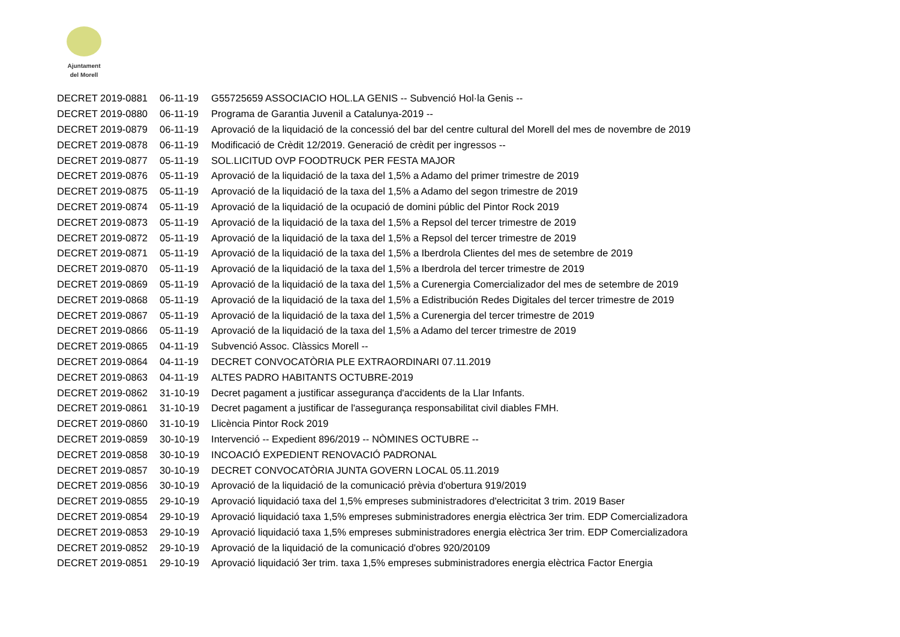Ajuntament
del Morell
| DECRET 2019-0881 | 06-11-19 | G55725659 ASSOCIACIO HOL.LA GENIS -- Subvenció Hol·la Genis -- |
| DECRET 2019-0880 | 06-11-19 | Programa de Garantia Juvenil a Catalunya-2019 -- |
| DECRET 2019-0879 | 06-11-19 | Aprovació de la liquidació de la concessió del bar del centre cultural del Morell del mes de novembre de 2019 |
| DECRET 2019-0878 | 06-11-19 | Modificació de Crèdit 12/2019. Generació de crèdit per ingressos -- |
| DECRET 2019-0877 | 05-11-19 | SOL.LICITUD OVP FOODTRUCK PER FESTA MAJOR |
| DECRET 2019-0876 | 05-11-19 | Aprovació de la liquidació de la taxa del 1,5% a Adamo del primer trimestre de 2019 |
| DECRET 2019-0875 | 05-11-19 | Aprovació de la liquidació de la taxa del 1,5% a Adamo del segon trimestre de 2019 |
| DECRET 2019-0874 | 05-11-19 | Aprovació de la liquidació de la ocupació de domini públic del Pintor Rock 2019 |
| DECRET 2019-0873 | 05-11-19 | Aprovació de la liquidació de la taxa del 1,5% a Repsol del tercer trimestre de 2019 |
| DECRET 2019-0872 | 05-11-19 | Aprovació de la liquidació de la taxa del 1,5% a Repsol del tercer trimestre de 2019 |
| DECRET 2019-0871 | 05-11-19 | Aprovació de la liquidació de la taxa del 1,5% a Iberdrola Clientes del mes de setembre de 2019 |
| DECRET 2019-0870 | 05-11-19 | Aprovació de la liquidació de la taxa del 1,5% a Iberdrola del tercer trimestre de 2019 |
| DECRET 2019-0869 | 05-11-19 | Aprovació de la liquidació de la taxa del 1,5% a Curenergia Comercializador del mes de setembre de 2019 |
| DECRET 2019-0868 | 05-11-19 | Aprovació de la liquidació de la taxa del 1,5% a Edistribución Redes Digitales del tercer trimestre de 2019 |
| DECRET 2019-0867 | 05-11-19 | Aprovació de la liquidació de la taxa del 1,5% a Curenergia del tercer trimestre de 2019 |
| DECRET 2019-0866 | 05-11-19 | Aprovació de la liquidació de la taxa del 1,5% a Adamo del tercer trimestre de 2019 |
| DECRET 2019-0865 | 04-11-19 | Subvenció Assoc. Clàssics Morell -- |
| DECRET 2019-0864 | 04-11-19 | DECRET CONVOCATÒRIA PLE EXTRAORDINARI 07.11.2019 |
| DECRET 2019-0863 | 04-11-19 | ALTES PADRO HABITANTS OCTUBRE-2019 |
| DECRET 2019-0862 | 31-10-19 | Decret pagament a justificar assegurança d'accidents de la Llar Infants. |
| DECRET 2019-0861 | 31-10-19 | Decret pagament a justificar de l'assegurança responsabilitat civil diables FMH. |
| DECRET 2019-0860 | 31-10-19 | Llicència Pintor Rock 2019 |
| DECRET 2019-0859 | 30-10-19 | Intervenció -- Expedient 896/2019 -- NÒMINES OCTUBRE -- |
| DECRET 2019-0858 | 30-10-19 | INCOACIÓ EXPEDIENT RENOVACIÓ PADRONAL |
| DECRET 2019-0857 | 30-10-19 | DECRET CONVOCATÒRIA JUNTA GOVERN LOCAL 05.11.2019 |
| DECRET 2019-0856 | 30-10-19 | Aprovació de la liquidació de la comunicació prèvia d'obertura 919/2019 |
| DECRET 2019-0855 | 29-10-19 | Aprovació liquidació taxa del 1,5% empreses subministradores d'electricitat 3 trim. 2019 Baser |
| DECRET 2019-0854 | 29-10-19 | Aprovació liquidació taxa 1,5% empreses subministradores energia elèctrica 3er trim. EDP Comercializadora |
| DECRET 2019-0853 | 29-10-19 | Aprovació liquidació taxa 1,5% empreses subministradores energia elèctrica 3er trim. EDP Comercializadora |
| DECRET 2019-0852 | 29-10-19 | Aprovació de la liquidació de la comunicació d'obres 920/20109 |
| DECRET 2019-0851 | 29-10-19 | Aprovació liquidació 3er trim. taxa 1,5% empreses subministradores energia elèctrica Factor Energia |